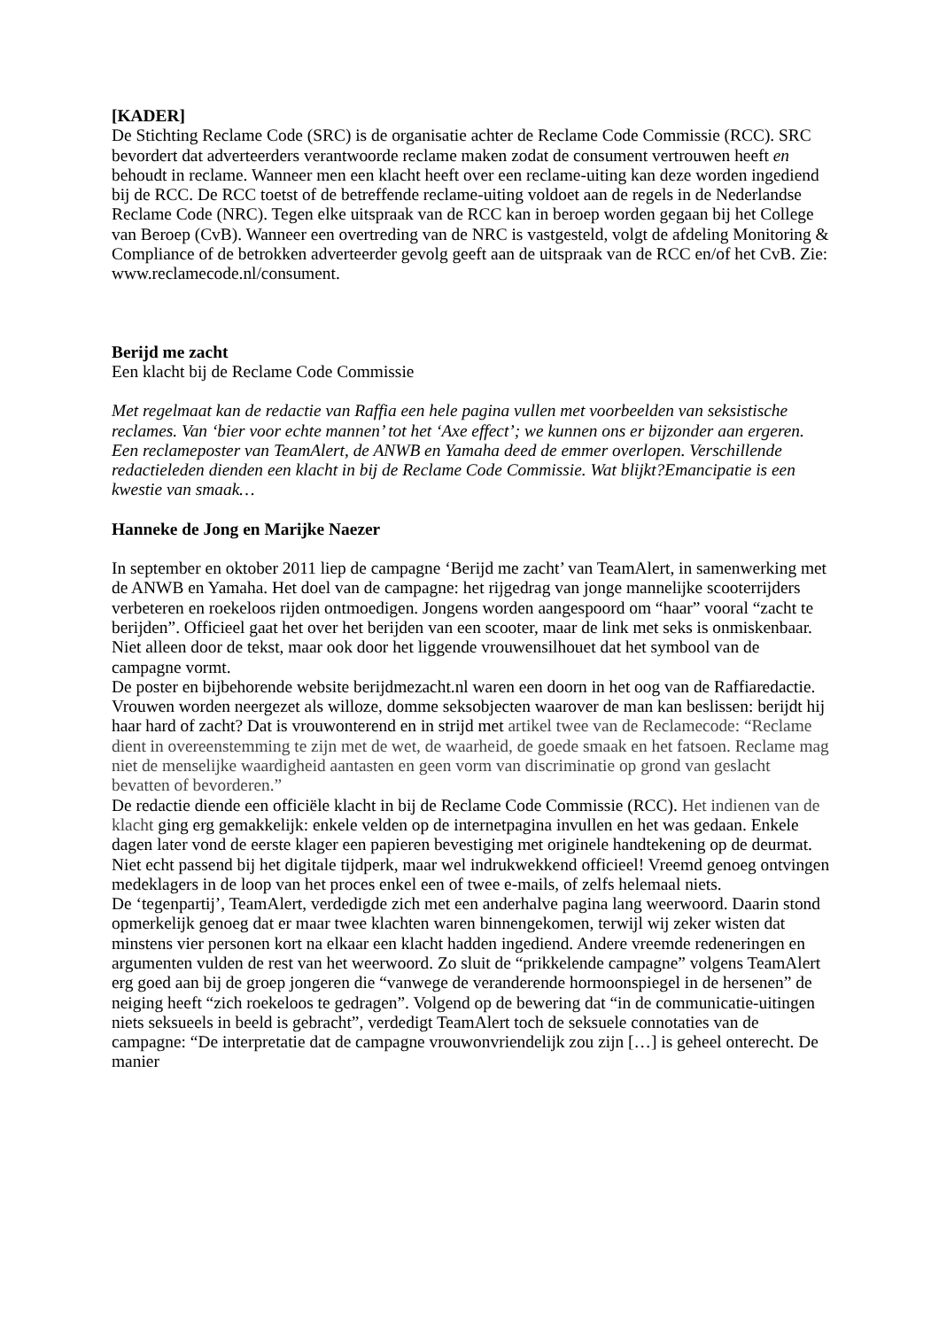[KADER]
De Stichting Reclame Code (SRC) is de organisatie achter de Reclame Code Commissie (RCC). SRC bevordert dat adverteerders verantwoorde reclame maken zodat de consument vertrouwen heeft en behoudt in reclame. Wanneer men een klacht heeft over een reclame-uiting kan deze worden ingediend bij de RCC. De RCC toetst of de betreffende reclame-uiting voldoet aan de regels in de Nederlandse Reclame Code (NRC). Tegen elke uitspraak van de RCC kan in beroep worden gegaan bij het College van Beroep (CvB). Wanneer een overtreding van de NRC is vastgesteld, volgt de afdeling Monitoring & Compliance of de betrokken adverteerder gevolg geeft aan de uitspraak van de RCC en/of het CvB. Zie: www.reclamecode.nl/consument.
Berijd me zacht
Een klacht bij de Reclame Code Commissie
Met regelmaat kan de redactie van Raffia een hele pagina vullen met voorbeelden van seksistische reclames. Van ‘bier voor echte mannen’ tot het ‘Axe effect’; we kunnen ons er bijzonder aan ergeren. Een reclameposter van TeamAlert, de ANWB en Yamaha deed de emmer overlopen. Verschillende redactieleden dienden een klacht in bij de Reclame Code Commissie. Wat blijkt?Emancipatie is een kwestie van smaak…
Hanneke de Jong en Marijke Naezer
In september en oktober 2011 liep de campagne ‘Berijd me zacht’ van TeamAlert, in samenwerking met de ANWB en Yamaha. Het doel van de campagne: het rijgedrag van jonge mannelijke scooterrijders verbeteren en roekeloos rijden ontmoedigen. Jongens worden aangespoord om “haar” vooral “zacht te berijden”. Officieel gaat het over het berijden van een scooter, maar de link met seks is onmiskenbaar. Niet alleen door de tekst, maar ook door het liggende vrouwensilhouet dat het symbool van de campagne vormt.
De poster en bijbehorende website berijdmezacht.nl waren een doorn in het oog van de Raffiaredactie. Vrouwen worden neergezet als willoze, domme seksobjecten waarover de man kan beslissen: berijdt hij haar hard of zacht? Dat is vrouwonterend en in strijd met artikel twee van de Reclamecode: “Reclame dient in overeenstemming te zijn met de wet, de waarheid, de goede smaak en het fatsoen. Reclame mag niet de menselijke waardigheid aantasten en geen vorm van discriminatie op grond van geslacht bevatten of bevorderen.”
De redactie diende een officiële klacht in bij de Reclame Code Commissie (RCC). Het indienen van de klacht ging erg gemakkelijk: enkele velden op de internetpagina invullen en het was gedaan. Enkele dagen later vond de eerste klager een papieren bevestiging met originele handtekening op de deurmat. Niet echt passend bij het digitale tijdperk, maar wel indrukwekkend officieel! Vreemd genoeg ontvingen medeklagers in de loop van het proces enkel een of twee e-mails, of zelfs helemaal niets.
De ‘tegenpartij’, TeamAlert, verdedigde zich met een anderhalve pagina lang weerwoord. Daarin stond opmerkelijk genoeg dat er maar twee klachten waren binnengekomen, terwijl wij zeker wisten dat minstens vier personen kort na elkaar een klacht hadden ingediend. Andere vreemde redeneringen en argumenten vulden de rest van het weerwoord. Zo sluit de “prikkelende campagne” volgens TeamAlert erg goed aan bij de groep jongeren die “vanwege de veranderende hormoonspiegel in de hersenen” de neiging heeft “zich roekeloos te gedragen”. Volgend op de bewering dat “in de communicatie-uitingen niets seksueels in beeld is gebracht”, verdedigt TeamAlert toch de seksuele connotaties van de campagne: “De interpretatie dat de campagne vrouwonvriendelijk zou zijn […] is geheel onterecht. De manier